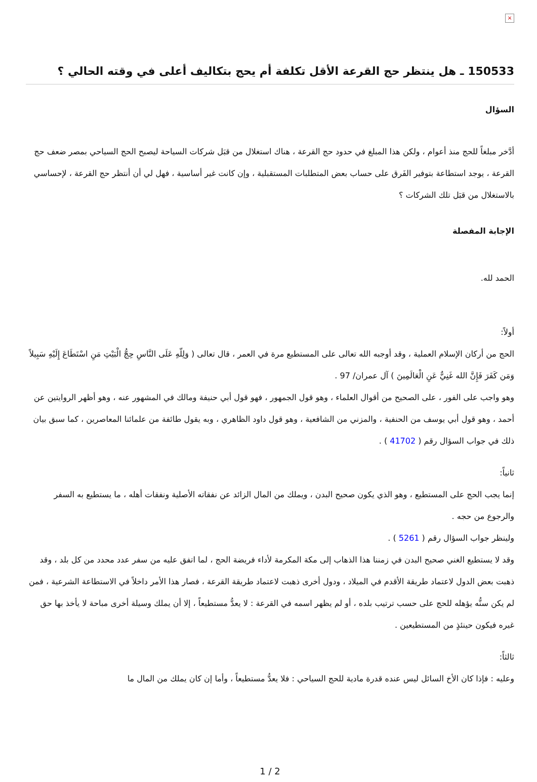×
150533 ـ هل ينتظر حج القرعة الأقل تكلفة أم يحج بتكاليف أعلى في وقته الحالي ؟
السؤال
أدَّخر مبلغاً للحج منذ أعوام ، ولكن هذا المبلغ في حدود حج القرعة ، هناك استغلال من قبَل شركات السياحة ليصبح الحج السياحي بمصر ضعف حج القرعة ، يوجد استطاعة بتوفير الفَرق على حساب بعض المتطلبات المستقبلية ، وإن كانت غير أساسية ، فهل لي أن أنتظر حج القرعة ، لإحساسي بالاستغلال من قبَل تلك الشركات ؟
الإجابة المفصلة
الحمد لله.
أولاً:
الحج من أركان الإسلام العملية ، وقد أوجبه الله تعالى على المستطيع مرة في العمر ، قال تعالى ( وَلِلّهِ عَلَى النَّاسِ حِجُّ الْبَيْتِ مَنِ اسْتَطَاعَ إِلَيْهِ سَبِيلاً وَمَن كَفَرَ فَإِنَّ الله غَنِيٌّ عَنِ الْعَالَمِينَ ) آل عمران/ 97 .
وهو واجب على الفور ، على الصحيح من أقوال العلماء ، وهو قول الجمهور ، فهو قول أبي حنيفة ومالك في المشهور عنه ، وهو أظهر الروايتين عن أحمد ، وهو قول أبي يوسف من الحنفية ، والمزني من الشافعية ، وهو قول داود الظاهري ، وبه يقول طائفة من علمائنا المعاصرين ، كما سبق بيان ذلك في جواب السؤال رقم ( 41702 ) .
ثانياً:
إنما يجب الحج على المستطيع ، وهو الذي يكون صحيح البدن ، ويملك من المال الزائد عن نفقاته الأصلية ونفقات أهله ، ما يستطيع به السفر والرجوع من حجه .
ولينظر جواب السؤال رقم ( 5261 ) .
وقد لا يستطيع الغني صحيح البدن في زمننا هذا الذهاب إلى مكة المكرمة لأداء فريضة الحج ، لما اتفق عليه من سفر عدد محدد من كل بلد ، وقد ذهبت بعض الدول لاعتماد طريقة الأقدم في الميلاد ، ودول أخرى ذهبت لاعتماد طريقة القرعة ، فصار هذا الأمر داخلاً في الاستطاعة الشرعية ، فمن لم يكن سنُّه يؤهله للحج على حسب ترتيب بلده ، أو لم يظهر اسمه في القرعة : لا يعدُّ مستطيعاً ، إلا أن يملك وسيلة أخرى مباحة لا يأخذ بها حق غيره فيكون حينئذٍ من المستطيعين .
ثالثاً:
وعليه : فإذا كان الأخ السائل ليس عنده قدرة مادية للحج السياحي : فلا يعدُّ مستطيعاً ، وأما إن كان يملك من المال ما
1 / 2